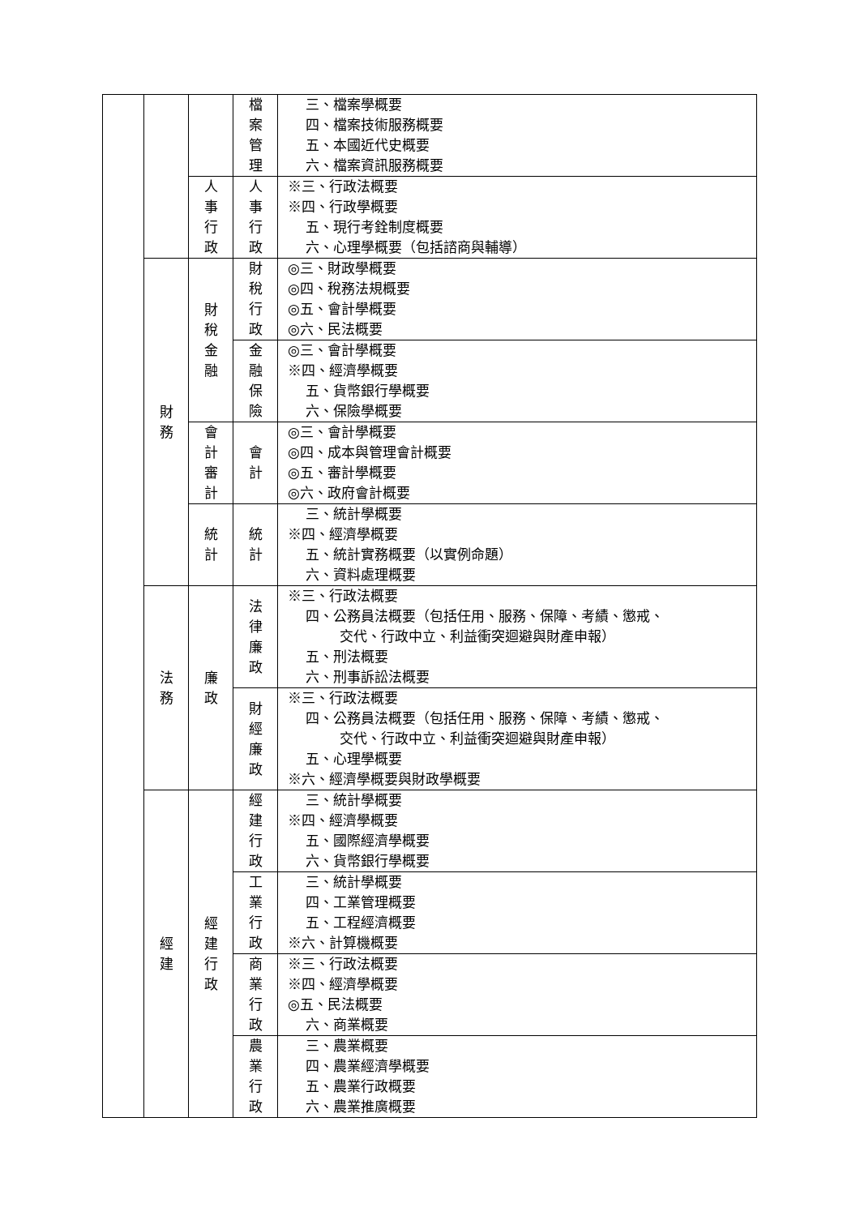| | | | 檔 案 管 理 | 三、檔案學概要 四、檔案技術服務概要 五、本國近代史概要 六、檔案資訊服務概要 |
| | | 人 事 行 政 | 人 事 行 政 | ※三、行政法概要 ※四、行政學概要 五、現行考銓制度概要 六、心理學概要（包括諮商與輔導） |
| | 財 務 | 財 稅 金 融 | 財 稅 行 政 | ◎三、財政學概要 ◎四、稅務法規概要 ◎五、會計學概要 ◎六、民法概要 |
| | | | 金 融 保 險 | ◎三、會計學概要 ※四、經濟學概要 五、貨幣銀行學概要 六、保險學概要 |
| | | 會 計 審 計 | 會 計 | ◎三、會計學概要 ◎四、成本與管理會計概要 ◎五、審計學概要 ◎六、政府會計概要 |
| | | 統 計 | 統 計 | 三、統計學概要 ※四、經濟學概要 五、統計實務概要（以實例命題） 六、資料處理概要 |
| | 法 務 | 廉 政 | 法 律 廉 政 | ※三、行政法概要 四、公務員法概要（包括任用、服務、保障、考績、懲戒、 交代、行政中立、利益衝突迴避與財產申報） 五、刑法概要 六、刑事訴訟法概要 |
| | | | 財 經 廉 政 | ※三、行政法概要 四、公務員法概要（包括任用、服務、保障、考績、懲戒、 交代、行政中立、利益衝突迴避與財產申報） 五、心理學概要 ※六、經濟學概要與財政學概要 |
| | 經 建 | 經 建 行 政 | 經 建 行 政 | 三、統計學概要 ※四、經濟學概要 五、國際經濟學概要 六、貨幣銀行學概要 |
| | | | 工 業 行 政 | 三、統計學概要 四、工業管理概要 五、工程經濟概要 ※六、計算機概要 |
| | | | 商 業 行 政 | ※三、行政法概要 ※四、經濟學概要 ◎五、民法概要 六、商業概要 |
| | | | 農 業 行 政 | 三、農業概要 四、農業經濟學概要 五、農業行政概要 六、農業推廣概要 |